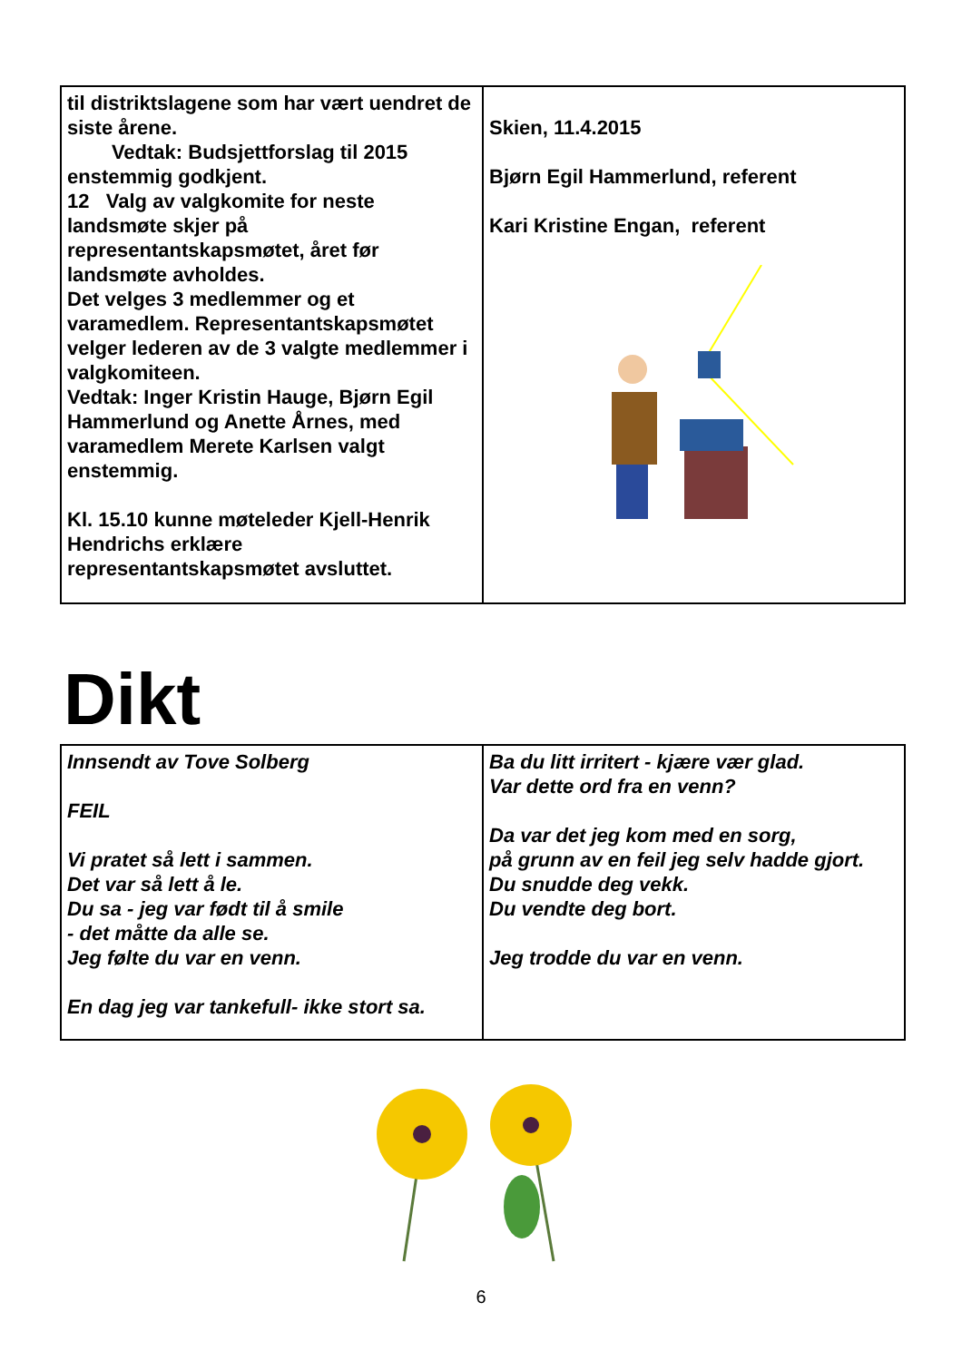til distriktslagene som har vært uendret de siste årene.
Vedtak: Budsjettforslag til 2015 enstemmig godkjent.
12 Valg av valgkomite for neste landsmøte skjer på representantskapsmøtet, året før landsmøte avholdes.
Det velges 3 medlemmer og et varamedlem. Representantskapsmøtet velger lederen av de 3 valgte medlemmer i valgkomiteen.
Vedtak: Inger Kristin Hauge, Bjørn Egil Hammerlund og Anette Årnes, med varamedlem Merete Karlsen valgt enstemmig.
Kl. 15.10 kunne møteleder Kjell-Henrik Hendrichs erklære representantskapsmøtet avsluttet.
Skien, 11.4.2015
Bjørn Egil Hammerlund, referent
Kari Kristine Engan, referent
Dikt
Innsendt av Tove Solberg
FEIL
Vi pratet så lett i sammen.
Det var så lett å le.
Du sa - jeg var født til å smile
- det måtte da alle se.
Jeg følte du var en venn.
En dag jeg var tankefull- ikke stort sa.
Ba du litt irritert - kjære vær glad.
Var dette ord fra en venn?
Da var det jeg kom med en sorg,
på grunn av en feil jeg selv hadde gjort.
Du snudde deg vekk.
Du vendte deg bort.
Jeg trodde du var en venn.
6